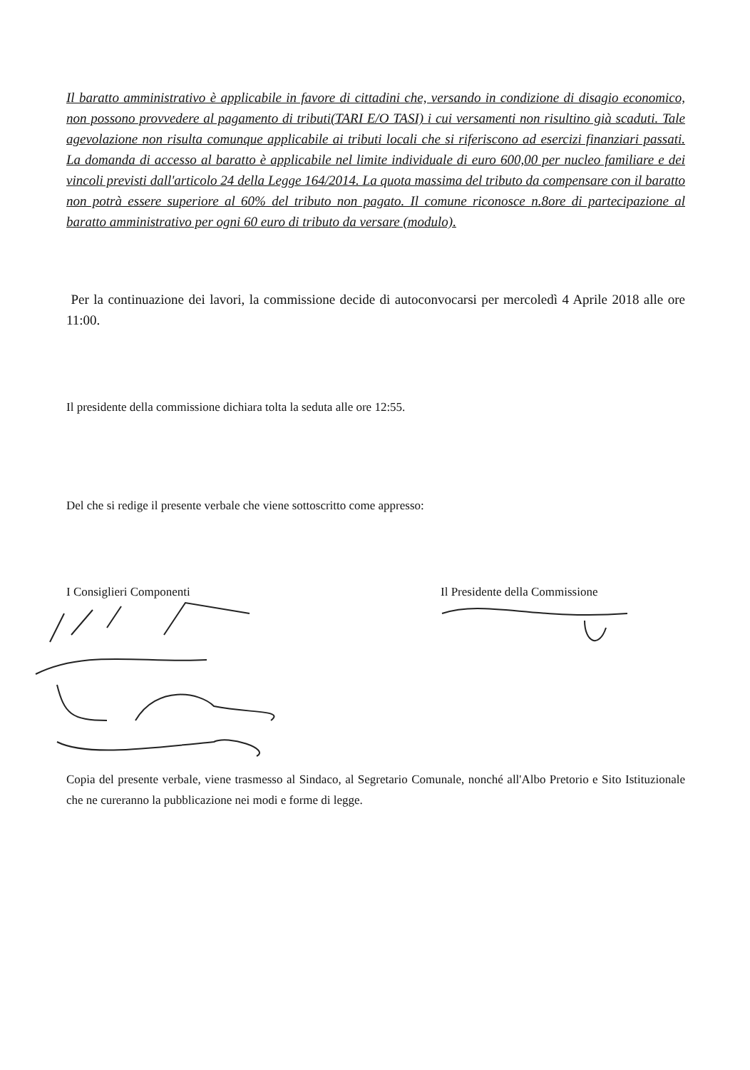Il baratto amministrativo è applicabile in favore di cittadini che, versando in condizione di disagio economico, non possono provvedere al pagamento di tributi(TARI E/O TASI) i cui versamenti non risultino già scaduti. Tale agevolazione non risulta comunque applicabile ai tributi locali che si riferiscono ad esercizi finanziari passati. La domanda di accesso al baratto è applicabile nel limite individuale di euro 600,00 per nucleo familiare e dei vincoli previsti dall'articolo 24 della Legge 164/2014. La quota massima del tributo da compensare con il baratto non potrà essere superiore al 60% del tributo non pagato. Il comune riconosce n.8ore di partecipazione al baratto amministrativo per ogni 60 euro di tributo da versare (modulo).
Per la continuazione dei lavori, la commissione decide di autoconvocarsi per mercoledì 4 Aprile 2018 alle ore 11:00.
Il presidente della commissione dichiara tolta la seduta alle ore 12:55.
Del che si redige il presente verbale che viene sottoscritto come appresso:
I Consiglieri Componenti
Il Presidente della Commissione
Copia del presente verbale, viene trasmesso al Sindaco, al Segretario Comunale, nonché all'Albo Pretorio e Sito Istituzionale che ne cureranno la pubblicazione nei modi e forme di legge.